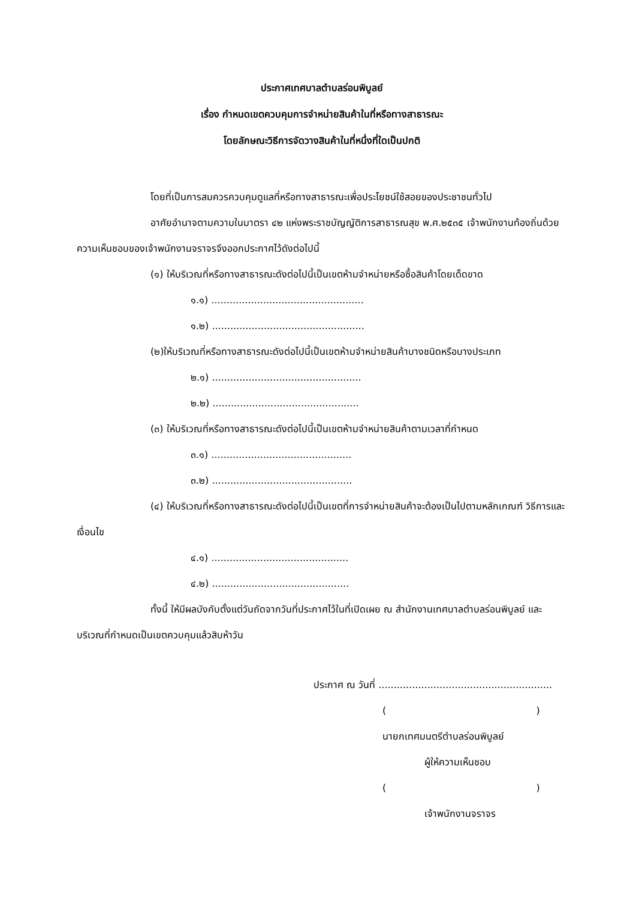ประกาศเทศบาลตำบลร่อนพิบูลย์
เรื่อง กำหนดเขตควบคุมการจำหน่ายสินค้าในที่หรือทางสาธารณะ
โดยลักษณะวิธีการจัดวางสินค้าในที่หนึ่งที่ใดเป็นปกติ
โดยที่เป็นการสมควรควบคุมดูแลที่หรือทางสาธารณะเพื่อประโยชน์ใช้สอยของประชาชนทั่วไป
อาศัยอำนาจตามความในมาตรา ๔๒ แห่งพระราชบัญญัติการสาธารณสุข พ.ศ.๒๕๓๕ เจ้าพนักงานท้องถิ่นด้วยความเห็นชอบของเจ้าพนักงานจราจรจึงออกประกาศไว้ดังต่อไปนี้
(๑) ให้บริเวณที่หรือทางสาธารณะดังต่อไปนี้เป็นเขตห้ามจำหน่ายหรือซื้อสินค้าโดยเด็ดขาด
๑.๑) ..................................................
๑.๒) ..................................................
(๒)ให้บริเวณที่หรือทางสาธารณะดังต่อไปนี้เป็นเขตห้ามจำหน่ายสินค้าบางชนิดหรือบางประเภท
๒.๑) .................................................
๒.๒) ................................................
(๓) ให้บริเวณที่หรือทางสาธารณะดังต่อไปนี้เป็นเขตห้ามจำหน่ายสินค้าตามเวลาที่กำหนด
๓.๑) ..............................................
๓.๒) ..............................................
(๔) ให้บริเวณที่หรือทางสาธารณะดังต่อไปนี้เป็นเขตที่การจำหน่ายสินค้าจะต้องเป็นไปตามหลักเกณฑ์ วิธีการและเงื่อนไข
๔.๑) .............................................
๔.๒) .............................................
ทั้งนี้ ให้มีผลบังคับตั้งแต่วันถัดจากวันที่ประกาศไว้ในที่เปิดเผย ณ สำนักงานเทศบาลตำบลร่อนพิบูลย์ และบริเวณที่กำหนดเป็นเขตควบคุมแล้วสิบห้าวัน
ประกาศ ณ วันที่ .........................................................
( )
นายกเทศมนตรีตำบลร่อนพิบูลย์
ผู้ให้ความเห็นชอบ
( )
เจ้าพนักงานจราจร